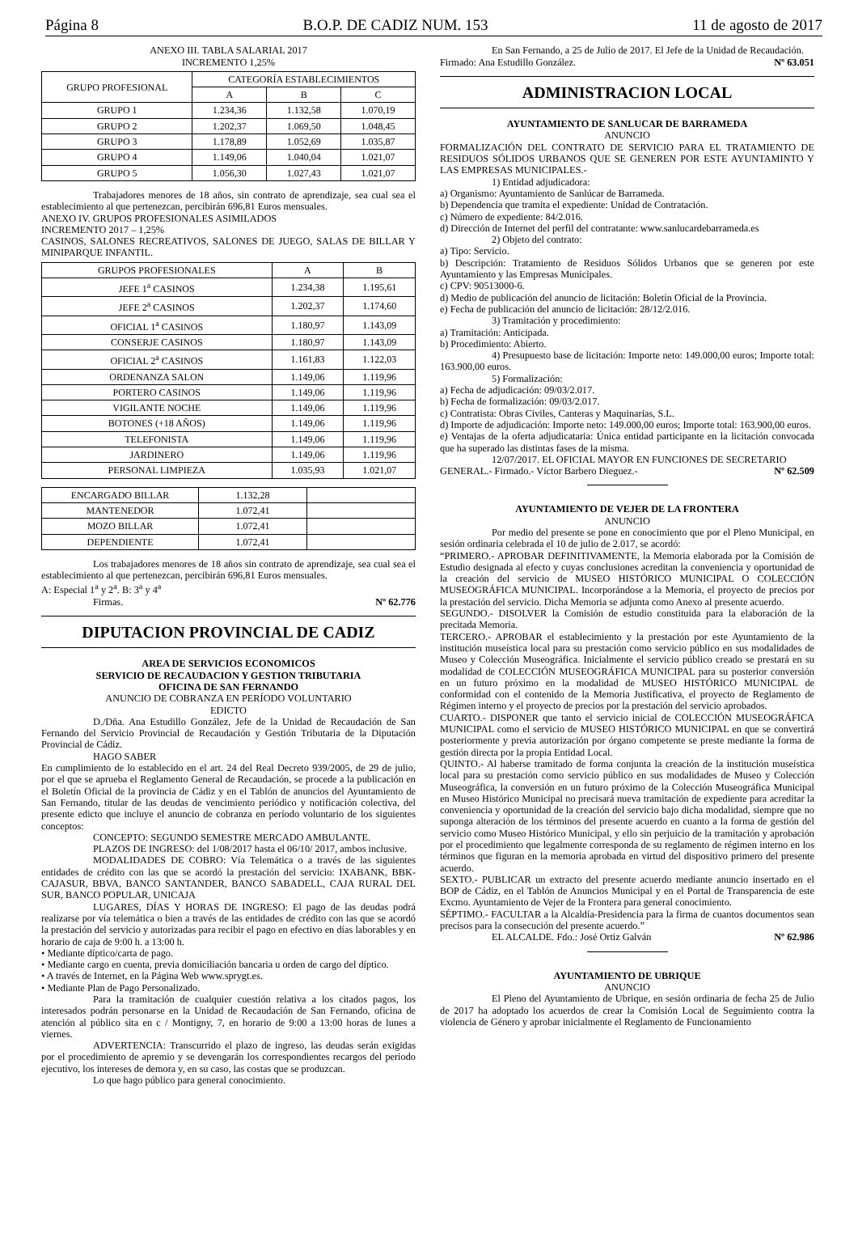Página 8 B.O.P. DE CADIZ NUM. 153 11 de agosto de 2017
ANEXO III. TABLA SALARIAL 2017
INCREMENTO 1,25%
| GRUPO PROFESIONAL | CATEGORÍA ESTABLECIMIENTOS | | |
| --- | --- | --- | --- |
| | A | B | C |
| GRUPO 1 | 1.234,36 | 1.132,58 | 1.070,19 |
| GRUPO 2 | 1.202,37 | 1.069,50 | 1.048,45 |
| GRUPO 3 | 1.178,89 | 1.052,69 | 1.035,87 |
| GRUPO 4 | 1.149,06 | 1.040,04 | 1.021,07 |
| GRUPO 5 | 1.056,30 | 1.027,43 | 1.021,07 |
Trabajadores menores de 18 años, sin contrato de aprendizaje, sea cual sea el establecimiento al que pertenezcan, percibirán 696,81 Euros mensuales.
ANEXO IV. GRUPOS PROFESIONALES ASIMILADOS
INCREMENTO 2017 – 1,25%
CASINOS, SALONES RECREATIVOS, SALONES DE JUEGO, SALAS DE BILLAR Y MINIPARQUE INFANTIL.
| GRUPOS PROFESIONALES | A | B |
| --- | --- | --- |
| JEFE 1<sup>a</sup> CASINOS | 1.234,38 | 1.195,61 |
| JEFE 2<sup>a</sup> CASINOS | 1.202,37 | 1.174,60 |
| OFICIAL 1<sup>a</sup> CASINOS | 1.180,97 | 1.143,09 |
| CONSERJE CASINOS | 1.180,97 | 1.143,09 |
| OFICIAL 2<sup>a</sup> CASINOS | 1.161,83 | 1.122,03 |
| ORDENANZA SALON | 1.149,06 | 1.119,96 |
| PORTERO CASINOS | 1.149,06 | 1.119,96 |
| VIGILANTE NOCHE | 1.149,06 | 1.119,96 |
| BOTONES (+18 AÑOS) | 1.149,06 | 1.119,96 |
| TELEFONISTA | 1.149,06 | 1.119,96 |
| JARDINERO | 1.149,06 | 1.119,96 |
| PERSONAL LIMPIEZA | 1.035,93 | 1.021,07 |
| ENCARGADO BILLAR | 1.132,28 | |
| MANTENEDOR | 1.072,41 | |
| MOZO BILLAR | 1.072,41 | |
| DEPENDIENTE | 1.072,41 | |
Los trabajadores menores de 18 años sin contrato de aprendizaje, sea cual sea el establecimiento al que pertenezcan, percibirán 696,81 Euros mensuales.
A: Especial 1<sup>a</sup> y 2<sup>a</sup>. B: 3<sup>a</sup> y 4<sup>a</sup>
Firmas. Nº 62.776
DIPUTACION PROVINCIAL DE CADIZ
AREA DE SERVICIOS ECONOMICOS
SERVICIO DE RECAUDACION Y GESTION TRIBUTARIA
OFICINA DE SAN FERNANDO
ANUNCIO DE COBRANZA EN PERÍODO VOLUNTARIO
EDICTO
D./Dña. Ana Estudillo González, Jefe de la Unidad de Recaudación de San Fernando del Servicio Provincial de Recaudación y Gestión Tributaria de la Diputación Provincial de Cádiz.
HAGO SABER
En cumplimiento de lo establecido en el art. 24 del Real Decreto 939/2005, de 29 de julio, por el que se aprueba el Reglamento General de Recaudación, se procede a la publicación en el Boletín Oficial de la provincia de Cádiz y en el Tablón de anuncios del Ayuntamiento de San Fernando, titular de las deudas de vencimiento periódico y notificación colectiva, del presente edicto que incluye el anuncio de cobranza en período voluntario de los siguientes conceptos:
CONCEPTO: SEGUNDO SEMESTRE MERCADO AMBULANTE.
PLAZOS DE INGRESO: del 1/08/2017 hasta el 06/10/ 2017, ambos inclusive.
MODALIDADES DE COBRO: Vía Telemática o a través de las siguientes entidades de crédito con las que se acordó la prestación del servicio: IXABANK, BBK-CAJASUR, BBVA, BANCO SANTANDER, BANCO SABADELL, CAJA RURAL DEL SUR, BANCO POPULAR, UNICAJA
LUGARES, DÍAS Y HORAS DE INGRESO: El pago de las deudas podrá realizarse por vía telemática o bien a través de las entidades de crédito con las que se acordó la prestación del servicio y autorizadas para recibir el pago en efectivo en días laborables y en horario de caja de 9:00 h. a 13:00 h.
• Mediante díptico/carta de pago.
• Mediante cargo en cuenta, previa domiciliación bancaria u orden de cargo del díptico.
• A través de Internet, en la Página Web www.sprygt.es.
• Mediante Plan de Pago Personalizado.
Para la tramitación de cualquier cuestión relativa a los citados pagos, los interesados podrán personarse en la Unidad de Recaudación de San Fernando, oficina de atención al público sita en c / Montigny, 7, en horario de 9:00 a 13:00 horas de lunes a viernes.
ADVERTENCIA: Transcurrido el plazo de ingreso, las deudas serán exigidas por el procedimiento de apremio y se devengarán los correspondientes recargos del periodo ejecutivo, los intereses de demora y, en su caso, las costas que se produzcan.
Lo que hago público para general conocimiento.
En San Fernando, a 25 de Julio de 2017. El Jefe de la Unidad de Recaudación.
Firmado: Ana Estudillo González. Nº 63.051
ADMINISTRACION LOCAL
AYUNTAMIENTO DE SANLUCAR DE BARRAMEDA
ANUNCIO
FORMALIZACIÓN DEL CONTRATO DE SERVICIO PARA EL TRATAMIENTO DE RESIDUOS SÓLIDOS URBANOS QUE SE GENEREN POR ESTE AYUNTAMINTO Y LAS EMPRESAS MUNICIPALES.-
1) Entidad adjudicadora:
a) Organismo: Ayuntamiento de Sanlúcar de Barrameda.
b) Dependencia que tramita el expediente: Unidad de Contratación.
c) Número de expediente: 84/2.016.
d) Dirección de Internet del perfil del contratante: www.sanlucardebarrameda.es
2) Objeto del contrato:
a) Tipo: Servicio.
b) Descripción: Tratamiento de Residuos Sólidos Urbanos que se generen por este Ayuntamiento y las Empresas Municipales.
c) CPV: 90513000-6.
d) Medio de publicación del anuncio de licitación: Boletín Oficial de la Provincia.
e) Fecha de publicación del anuncio de licitación: 28/12/2.016.
3) Tramitación y procedimiento:
a) Tramitación: Anticipada.
b) Procedimiento: Abierto.
4) Presupuesto base de licitación: Importe neto: 149.000,00 euros; Importe total: 163.900,00 euros.
5) Formalización:
a) Fecha de adjudicación: 09/03/2.017.
b) Fecha de formalización: 09/03/2.017.
c) Contratista: Obras Civiles, Canteras y Maquinarias, S.L.
d) Importe de adjudicación: Importe neto: 149.000,00 euros; Importe total: 163.900,00 euros.
e) Ventajas de la oferta adjudicataria: Única entidad participante en la licitación convocada que ha superado las distintas fases de la misma.
12/07/2017. EL OFICIAL MAYOR EN FUNCIONES DE SECRETARIO
GENERAL.- Firmado.- Víctor Barbero Dieguez.- Nº 62.509
AYUNTAMIENTO DE VEJER DE LA FRONTERA
ANUNCIO
Por medio del presente se pone en conocimiento que por el Pleno Municipal, en sesión ordinaria celebrada el 10 de julio de 2.017, se acordó:
“PRIMERO.- APROBAR DEFINITIVAMENTE, la Memoria elaborada por la Comisión de Estudio designada al efecto y cuyas conclusiones acreditan la conveniencia y oportunidad de la creación del servicio de MUSEO HISTÓRICO MUNICIPAL O COLECCIÓN MUSEOGRÁFICA MUNICIPAL. Incorporándose a la Memoria, el proyecto de precios por la prestación del servicio. Dicha Memoria se adjunta como Anexo al presente acuerdo.
SEGUNDO.- DISOLVER la Comisión de estudio constituida para la elaboración de la precitada Memoria.
TERCERO.- APROBAR el establecimiento y la prestación por este Ayuntamiento de la institución museística local para su prestación como servicio público en sus modalidades de Museo y Colección Museográfica. Inicialmente el servicio público creado se prestará en su modalidad de COLECCIÓN MUSEOGRÁFICA MUNICIPAL para su posterior conversión en un futuro próximo en la modalidad de MUSEO HISTÓRICO MUNICIPAL de conformidad con el contenido de la Memoria Justificativa, el proyecto de Reglamento de Régimen interno y el proyecto de precios por la prestación del servicio aprobados.
CUARTO.- DISPONER que tanto el servicio inicial de COLECCIÓN MUSEOGRÁFICA MUNICIPAL como el servicio de MUSEO HISTÓRICO MUNICIPAL en que se convertirá posteriormente y previa autorización por órgano competente se preste mediante la forma de gestión directa por la propia Entidad Local.
QUINTO.- Al haberse tramitado de forma conjunta la creación de la institución museística local para su prestación como servicio público en sus modalidades de Museo y Colección Museográfica, la conversión en un futuro próximo de la Colección Museográfica Municipal en Museo Histórico Municipal no precisará nueva tramitación de expediente para acreditar la conveniencia y oportunidad de la creación del servicio bajo dicha modalidad, siempre que no suponga alteración de los términos del presente acuerdo en cuanto a la forma de gestión del servicio como Museo Histórico Municipal, y ello sin perjuicio de la tramitación y aprobación por el procedimiento que legalmente corresponda de su reglamento de régimen interno en los términos que figuran en la memoria aprobada en virtud del dispositivo primero del presente acuerdo.
SEXTO.- PUBLICAR un extracto del presente acuerdo mediante anuncio insertado en el BOP de Cádiz, en el Tablón de Anuncios Municipal y en el Portal de Transparencia de este Excmo. Ayuntamiento de Vejer de la Frontera para general conocimiento.
SÉPTIMO.- FACULTAR a la Alcaldía-Presidencia para la firma de cuantos documentos sean precisos para la consecución del presente acuerdo.”
EL ALCALDE. Fdo.: José Ortiz Galván Nº 62.986
AYUNTAMIENTO DE UBRIQUE
ANUNCIO
El Pleno del Ayuntamiento de Ubrique, en sesión ordinaria de fecha 25 de Julio de 2017 ha adoptado los acuerdos de crear la Comisión Local de Seguimiento contra la violencia de Género y aprobar inicialmente el Reglamento de Funcionamiento